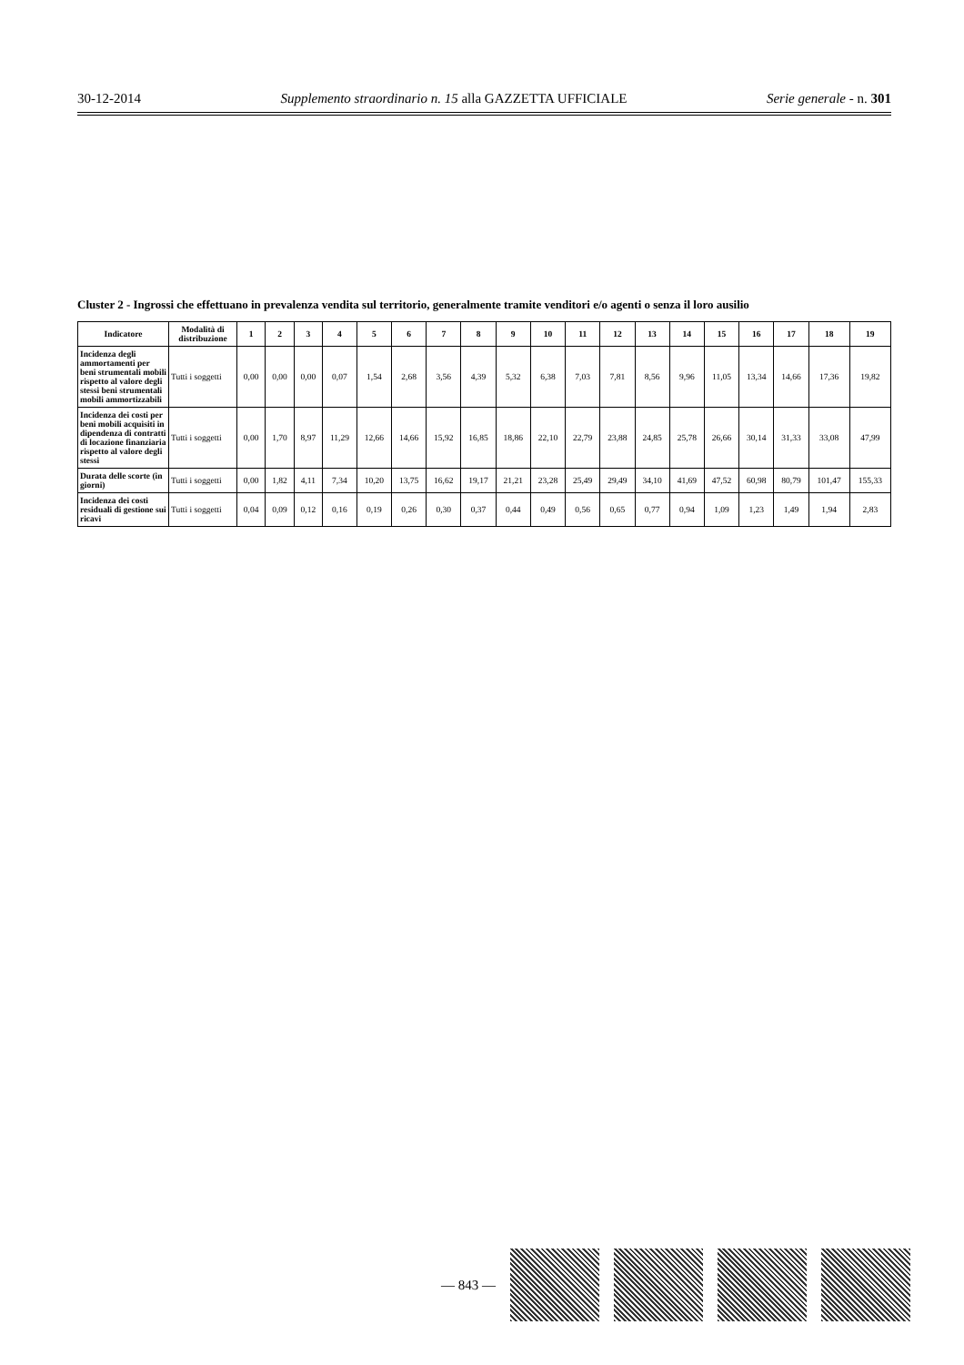30-12-2014 Supplemento straordinario n. 15 alla GAZZETTA UFFICIALE Serie generale - n. 301
Cluster 2 - Ingrossi che effettuano in prevalenza vendita sul territorio, generalmente tramite venditori e/o agenti o senza il loro ausilio
| Indicatore | Modalità di distribuzione | 1 | 2 | 3 | 4 | 5 | 6 | 7 | 8 | 9 | 10 | 11 | 12 | 13 | 14 | 15 | 16 | 17 | 18 | 19 |
| --- | --- | --- | --- | --- | --- | --- | --- | --- | --- | --- | --- | --- | --- | --- | --- | --- | --- | --- | --- | --- |
| Incidenza degli ammortamenti per beni strumentali mobili rispetto al valore degli stessi beni strumentali mobili ammortizzabili | Tutti i soggetti | 0,00 | 0,00 | 0,00 | 0,07 | 1,54 | 2,68 | 3,56 | 4,39 | 5,32 | 6,38 | 7,03 | 7,81 | 8,56 | 9,96 | 11,05 | 13,34 | 14,66 | 17,36 | 19,82 |
| Incidenza dei costi per beni mobili acquisiti in dipendenza di contratti di locazione finanziaria rispetto al valore degli stessi | Tutti i soggetti | 0,00 | 1,70 | 8,97 | 11,29 | 12,66 | 14,66 | 15,92 | 16,85 | 18,86 | 22,10 | 22,79 | 23,88 | 24,85 | 25,78 | 26,66 | 30,14 | 31,33 | 33,08 | 47,99 |
| Durata delle scorte (in giorni) | Tutti i soggetti | 0,00 | 1,82 | 4,11 | 7,34 | 10,20 | 13,75 | 16,62 | 19,17 | 21,21 | 23,28 | 25,49 | 29,49 | 34,10 | 41,69 | 47,52 | 60,98 | 80,79 | 101,47 | 155,33 |
| Incidenza dei costi residuali di gestione sui ricavi | Tutti i soggetti | 0,04 | 0,09 | 0,12 | 0,16 | 0,19 | 0,26 | 0,30 | 0,37 | 0,44 | 0,49 | 0,56 | 0,65 | 0,77 | 0,94 | 1,09 | 1,23 | 1,49 | 1,94 | 2,83 |
— 843 —